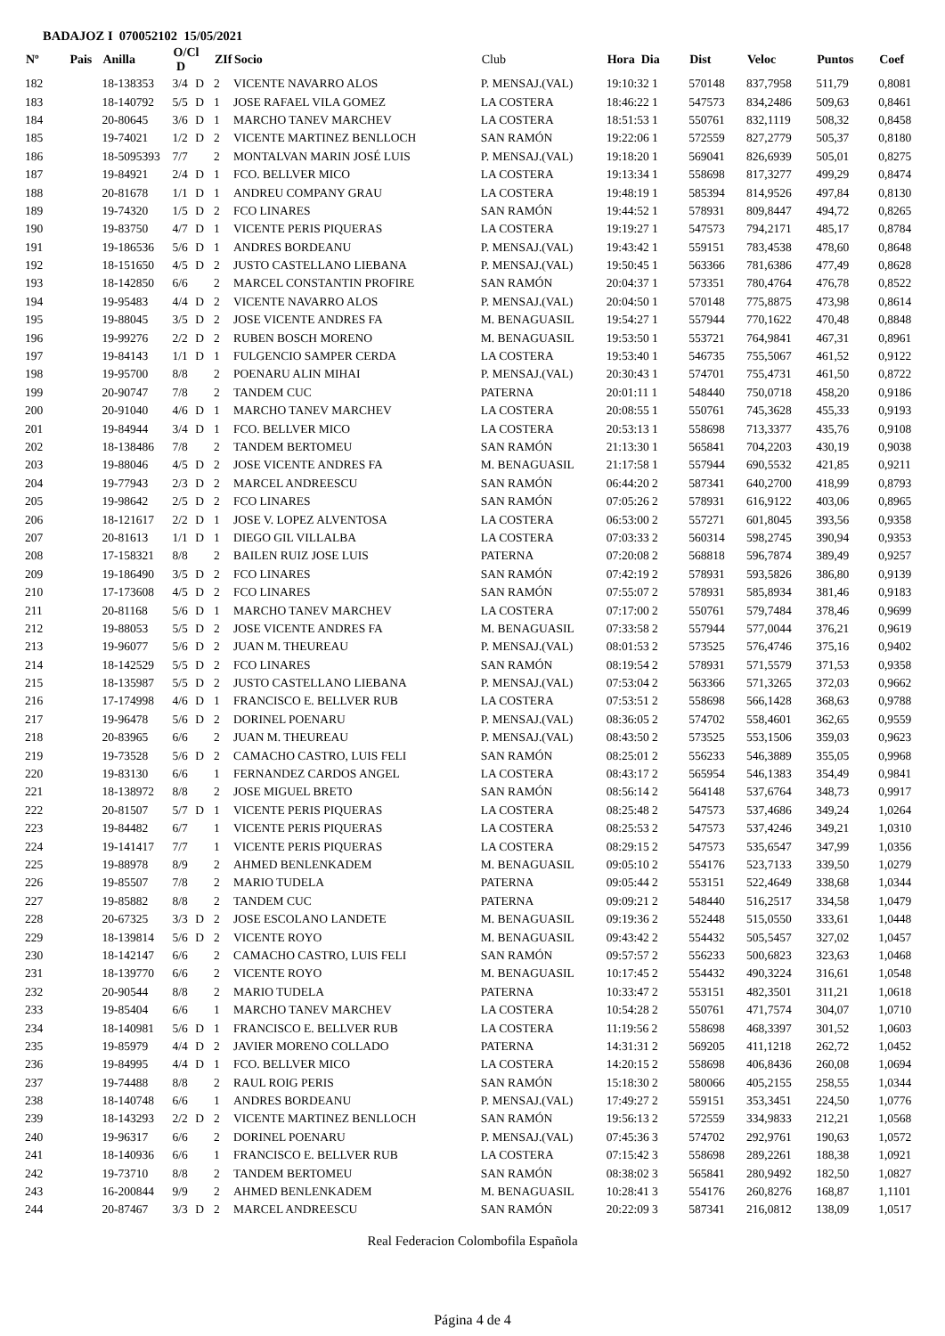BADAJOZ I 070052102 15/05/2021
| Nº | Pais | Anilla | O/Cl D | | ZIf | Socio | Club | Hora Dia | Dist | Veloc | Puntos | Coef |
| --- | --- | --- | --- | --- | --- | --- | --- | --- | --- | --- | --- | --- |
| 182 | | 18-138353 | 3/4 | D | 2 | VICENTE NAVARRO ALOS | P. MENSAJ.(VAL) | 19:10:32 1 | 570148 | 837,7958 | 511,79 | 0,8081 |
| 183 | | 18-140792 | 5/5 | D | 1 | JOSE RAFAEL VILA GOMEZ | LA COSTERA | 18:46:22 1 | 547573 | 834,2486 | 509,63 | 0,8461 |
| 184 | | 20-80645 | 3/6 | D | 1 | MARCHO TANEV MARCHEV | LA COSTERA | 18:51:53 1 | 550761 | 832,1119 | 508,32 | 0,8458 |
| 185 | | 19-74021 | 1/2 | D | 2 | VICENTE MARTINEZ BENLLOCH | SAN RAMÓN | 19:22:06 1 | 572559 | 827,2779 | 505,37 | 0,8180 |
| 186 | | 18-5095393 | 7/7 | | 2 | MONTALVAN MARIN JOSÉ LUIS | P. MENSAJ.(VAL) | 19:18:20 1 | 569041 | 826,6939 | 505,01 | 0,8275 |
| 187 | | 19-84921 | 2/4 | D | 1 | FCO. BELLVER MICO | LA COSTERA | 19:13:34 1 | 558698 | 817,3277 | 499,29 | 0,8474 |
| 188 | | 20-81678 | 1/1 | D | 1 | ANDREU COMPANY GRAU | LA COSTERA | 19:48:19 1 | 585394 | 814,9526 | 497,84 | 0,8130 |
| 189 | | 19-74320 | 1/5 | D | 2 | FCO LINARES | SAN RAMÓN | 19:44:52 1 | 578931 | 809,8447 | 494,72 | 0,8265 |
| 190 | | 19-83750 | 4/7 | D | 1 | VICENTE PERIS PIQUERAS | LA COSTERA | 19:19:27 1 | 547573 | 794,2171 | 485,17 | 0,8784 |
| 191 | | 19-186536 | 5/6 | D | 1 | ANDRES BORDEANU | P. MENSAJ.(VAL) | 19:43:42 1 | 559151 | 783,4538 | 478,60 | 0,8648 |
| 192 | | 18-151650 | 4/5 | D | 2 | JUSTO CASTELLANO LIEBANA | P. MENSAJ.(VAL) | 19:50:45 1 | 563366 | 781,6386 | 477,49 | 0,8628 |
| 193 | | 18-142850 | 6/6 | | 2 | MARCEL CONSTANTIN PROFIRE | SAN RAMÓN | 20:04:37 1 | 573351 | 780,4764 | 476,78 | 0,8522 |
| 194 | | 19-95483 | 4/4 | D | 2 | VICENTE NAVARRO ALOS | P. MENSAJ.(VAL) | 20:04:50 1 | 570148 | 775,8875 | 473,98 | 0,8614 |
| 195 | | 19-88045 | 3/5 | D | 2 | JOSE VICENTE ANDRES FA | M. BENAGUASIL | 19:54:27 1 | 557944 | 770,1622 | 470,48 | 0,8848 |
| 196 | | 19-99276 | 2/2 | D | 2 | RUBEN BOSCH MORENO | M. BENAGUASIL | 19:53:50 1 | 553721 | 764,9841 | 467,31 | 0,8961 |
| 197 | | 19-84143 | 1/1 | D | 1 | FULGENCIO SAMPER CERDA | LA COSTERA | 19:53:40 1 | 546735 | 755,5067 | 461,52 | 0,9122 |
| 198 | | 19-95700 | 8/8 | | 2 | POENARU ALIN MIHAI | P. MENSAJ.(VAL) | 20:30:43 1 | 574701 | 755,4731 | 461,50 | 0,8722 |
| 199 | | 20-90747 | 7/8 | | 2 | TANDEM CUC | PATERNA | 20:01:11 1 | 548440 | 750,0718 | 458,20 | 0,9186 |
| 200 | | 20-91040 | 4/6 | D | 1 | MARCHO TANEV MARCHEV | LA COSTERA | 20:08:55 1 | 550761 | 745,3628 | 455,33 | 0,9193 |
| 201 | | 19-84944 | 3/4 | D | 1 | FCO. BELLVER MICO | LA COSTERA | 20:53:13 1 | 558698 | 713,3377 | 435,76 | 0,9108 |
| 202 | | 18-138486 | 7/8 | | 2 | TANDEM BERTOMEU | SAN RAMÓN | 21:13:30 1 | 565841 | 704,2203 | 430,19 | 0,9038 |
| 203 | | 19-88046 | 4/5 | D | 2 | JOSE VICENTE ANDRES FA | M. BENAGUASIL | 21:17:58 1 | 557944 | 690,5532 | 421,85 | 0,9211 |
| 204 | | 19-77943 | 2/3 | D | 2 | MARCEL ANDREESCU | SAN RAMÓN | 06:44:20 2 | 587341 | 640,2700 | 418,99 | 0,8793 |
| 205 | | 19-98642 | 2/5 | D | 2 | FCO LINARES | SAN RAMÓN | 07:05:26 2 | 578931 | 616,9122 | 403,06 | 0,8965 |
| 206 | | 18-121617 | 2/2 | D | 1 | JOSE V. LOPEZ ALVENTOSA | LA COSTERA | 06:53:00 2 | 557271 | 601,8045 | 393,56 | 0,9358 |
| 207 | | 20-81613 | 1/1 | D | 1 | DIEGO GIL VILLALBA | LA COSTERA | 07:03:33 2 | 560314 | 598,2745 | 390,94 | 0,9353 |
| 208 | | 17-158321 | 8/8 | | 2 | BAILEN RUIZ JOSE LUIS | PATERNA | 07:20:08 2 | 568818 | 596,7874 | 389,49 | 0,9257 |
| 209 | | 19-186490 | 3/5 | D | 2 | FCO LINARES | SAN RAMÓN | 07:42:19 2 | 578931 | 593,5826 | 386,80 | 0,9139 |
| 210 | | 17-173608 | 4/5 | D | 2 | FCO LINARES | SAN RAMÓN | 07:55:07 2 | 578931 | 585,8934 | 381,46 | 0,9183 |
| 211 | | 20-81168 | 5/6 | D | 1 | MARCHO TANEV MARCHEV | LA COSTERA | 07:17:00 2 | 550761 | 579,7484 | 378,46 | 0,9699 |
| 212 | | 19-88053 | 5/5 | D | 2 | JOSE VICENTE ANDRES FA | M. BENAGUASIL | 07:33:58 2 | 557944 | 577,0044 | 376,21 | 0,9619 |
| 213 | | 19-96077 | 5/6 | D | 2 | JUAN M. THEUREAU | P. MENSAJ.(VAL) | 08:01:53 2 | 573525 | 576,4746 | 375,16 | 0,9402 |
| 214 | | 18-142529 | 5/5 | D | 2 | FCO LINARES | SAN RAMÓN | 08:19:54 2 | 578931 | 571,5579 | 371,53 | 0,9358 |
| 215 | | 18-135987 | 5/5 | D | 2 | JUSTO CASTELLANO LIEBANA | P. MENSAJ.(VAL) | 07:53:04 2 | 563366 | 571,3265 | 372,03 | 0,9662 |
| 216 | | 17-174998 | 4/6 | D | 1 | FRANCISCO E. BELLVER RUB | LA COSTERA | 07:53:51 2 | 558698 | 566,1428 | 368,63 | 0,9788 |
| 217 | | 19-96478 | 5/6 | D | 2 | DORINEL POENARU | P. MENSAJ.(VAL) | 08:36:05 2 | 574702 | 558,4601 | 362,65 | 0,9559 |
| 218 | | 20-83965 | 6/6 | | 2 | JUAN M. THEUREAU | P. MENSAJ.(VAL) | 08:43:50 2 | 573525 | 553,1506 | 359,03 | 0,9623 |
| 219 | | 19-73528 | 5/6 | D | 2 | CAMACHO CASTRO, LUIS FELI | SAN RAMÓN | 08:25:01 2 | 556233 | 546,3889 | 355,05 | 0,9968 |
| 220 | | 19-83130 | 6/6 | | 1 | FERNANDEZ CARDOS ANGEL | LA COSTERA | 08:43:17 2 | 565954 | 546,1383 | 354,49 | 0,9841 |
| 221 | | 18-138972 | 8/8 | | 2 | JOSE MIGUEL BRETO | SAN RAMÓN | 08:56:14 2 | 564148 | 537,6764 | 348,73 | 0,9917 |
| 222 | | 20-81507 | 5/7 | D | 1 | VICENTE PERIS PIQUERAS | LA COSTERA | 08:25:48 2 | 547573 | 537,4686 | 349,24 | 1,0264 |
| 223 | | 19-84482 | 6/7 | | 1 | VICENTE PERIS PIQUERAS | LA COSTERA | 08:25:53 2 | 547573 | 537,4246 | 349,21 | 1,0310 |
| 224 | | 19-141417 | 7/7 | | 1 | VICENTE PERIS PIQUERAS | LA COSTERA | 08:29:15 2 | 547573 | 535,6547 | 347,99 | 1,0356 |
| 225 | | 19-88978 | 8/9 | | 2 | AHMED BENLENKADEM | M. BENAGUASIL | 09:05:10 2 | 554176 | 523,7133 | 339,50 | 1,0279 |
| 226 | | 19-85507 | 7/8 | | 2 | MARIO TUDELA | PATERNA | 09:05:44 2 | 553151 | 522,4649 | 338,68 | 1,0344 |
| 227 | | 19-85882 | 8/8 | | 2 | TANDEM CUC | PATERNA | 09:09:21 2 | 548440 | 516,2517 | 334,58 | 1,0479 |
| 228 | | 20-67325 | 3/3 | D | 2 | JOSE ESCOLANO LANDETE | M. BENAGUASIL | 09:19:36 2 | 552448 | 515,0550 | 333,61 | 1,0448 |
| 229 | | 18-139814 | 5/6 | D | 2 | VICENTE ROYO | M. BENAGUASIL | 09:43:42 2 | 554432 | 505,5457 | 327,02 | 1,0457 |
| 230 | | 18-142147 | 6/6 | | 2 | CAMACHO CASTRO, LUIS FELI | SAN RAMÓN | 09:57:57 2 | 556233 | 500,6823 | 323,63 | 1,0468 |
| 231 | | 18-139770 | 6/6 | | 2 | VICENTE ROYO | M. BENAGUASIL | 10:17:45 2 | 554432 | 490,3224 | 316,61 | 1,0548 |
| 232 | | 20-90544 | 8/8 | | 2 | MARIO TUDELA | PATERNA | 10:33:47 2 | 553151 | 482,3501 | 311,21 | 1,0618 |
| 233 | | 19-85404 | 6/6 | | 1 | MARCHO TANEV MARCHEV | LA COSTERA | 10:54:28 2 | 550761 | 471,7574 | 304,07 | 1,0710 |
| 234 | | 18-140981 | 5/6 | D | 1 | FRANCISCO E. BELLVER RUB | LA COSTERA | 11:19:56 2 | 558698 | 468,3397 | 301,52 | 1,0603 |
| 235 | | 19-85979 | 4/4 | D | 2 | JAVIER MORENO COLLADO | PATERNA | 14:31:31 2 | 569205 | 411,1218 | 262,72 | 1,0452 |
| 236 | | 19-84995 | 4/4 | D | 1 | FCO. BELLVER MICO | LA COSTERA | 14:20:15 2 | 558698 | 406,8436 | 260,08 | 1,0694 |
| 237 | | 19-74488 | 8/8 | | 2 | RAUL ROIG PERIS | SAN RAMÓN | 15:18:30 2 | 580066 | 405,2155 | 258,55 | 1,0344 |
| 238 | | 18-140748 | 6/6 | | 1 | ANDRES BORDEANU | P. MENSAJ.(VAL) | 17:49:27 2 | 559151 | 353,3451 | 224,50 | 1,0776 |
| 239 | | 18-143293 | 2/2 | D | 2 | VICENTE MARTINEZ BENLLOCH | SAN RAMÓN | 19:56:13 2 | 572559 | 334,9833 | 212,21 | 1,0568 |
| 240 | | 19-96317 | 6/6 | | 2 | DORINEL POENARU | P. MENSAJ.(VAL) | 07:45:36 3 | 574702 | 292,9761 | 190,63 | 1,0572 |
| 241 | | 18-140936 | 6/6 | | 1 | FRANCISCO E. BELLVER RUB | LA COSTERA | 07:15:42 3 | 558698 | 289,2261 | 188,38 | 1,0921 |
| 242 | | 19-73710 | 8/8 | | 2 | TANDEM BERTOMEU | SAN RAMÓN | 08:38:02 3 | 565841 | 280,9492 | 182,50 | 1,0827 |
| 243 | | 16-200844 | 9/9 | | 2 | AHMED BENLENKADEM | M. BENAGUASIL | 10:28:41 3 | 554176 | 260,8276 | 168,87 | 1,1101 |
| 244 | | 20-87467 | 3/3 | D | 2 | MARCEL ANDREESCU | SAN RAMÓN | 20:22:09 3 | 587341 | 216,0812 | 138,09 | 1,0517 |
Real Federacion Colombofila Española
Página 4 de 4